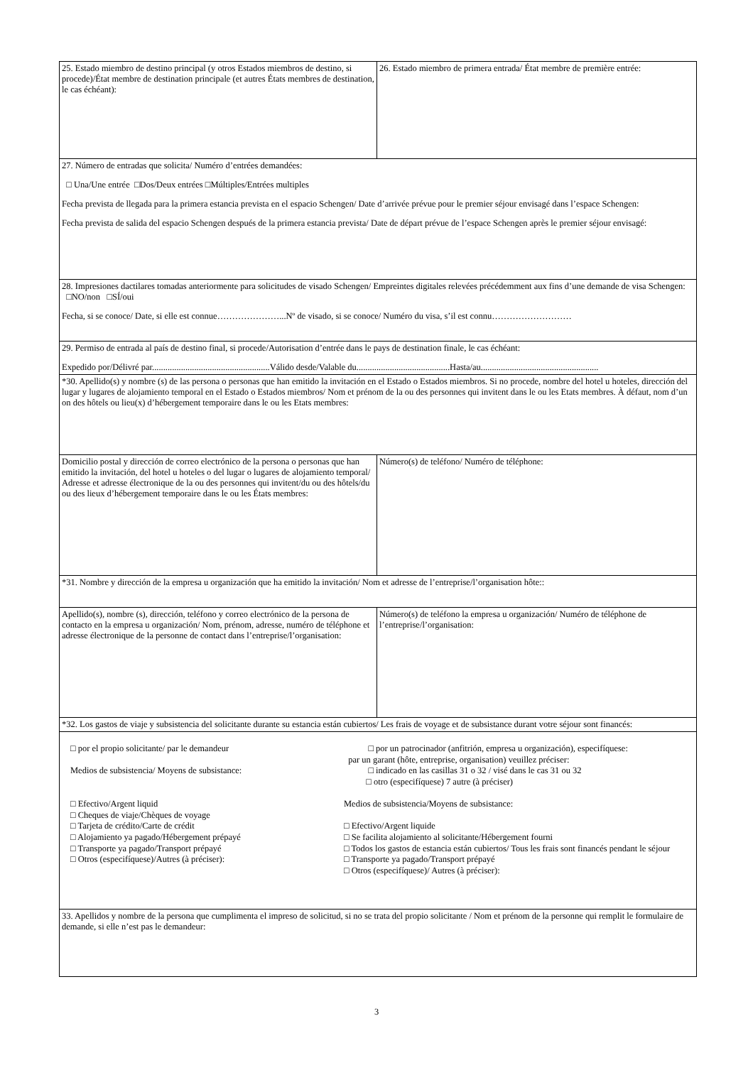| 25. Estado miembro de destino principal (y otros Estados miembros de destino, si procede)/État membre de destination principale (et autres États membres de destination, le cas échéant): | 26. Estado miembro de primera entrada/ État membre de première entrée: |
| 27. Número de entradas que solicita/ Numéro d’entrées demandées: □ Una/Une entrée □Dos/Deux entrées □Múltiples/Entrées multiples Fecha prevista de llegada para la primera estancia prevista en el espacio Schengen/ Date d’arrivée prévue pour le premier séjour envisagé dans l’espace Schengen: Fecha prevista de salida del espacio Schengen después de la primera estancia prevista/ Date de départ prévue de l’espace Schengen après le premier séjour envisagé: | |
| 28. Impresiones dactilares tomadas anteriormente para solicitudes de visado Schengen/ Empreintes digitales relevées précédemment aux fins d’une demande de visa Schengen: □NO/non □SÍ/oui Fecha, si se conoce/ Date, si elle est connue…………………...Nº de visado, si se conoce/ Numéro du visa, s’il est connu……………………… | |
| 29. Permiso de entrada al país de destino final, si procede/Autorisation d’entrée dans le pays de destination finale, le cas échéant: Expedido por/Délivré par.....................................................Válido desde/Valable du..........................................Hasta/au..................................................... | |
| *30. Apellido(s) y nombre (s) de las persona o personas que han emitido la invitación en el Estado o Estados miembros. Si no procede, nombre del hotel u hoteles, dirección del lugar y lugares de alojamiento temporal en el Estado o Estados miembros/ Nom et prénom de la ou des personnes qui invitent dans le ou les Etats membres. À défaut, nom d’un on des hôtels ou lieu(x) d’hébergement temporaire dans le ou les Etats membres: | |
| Domicilio postal y dirección de correo electrónico de la persona o personas que han emitido la invitación, del hotel u hoteles o del lugar o lugares de alojamiento temporal/ Adresse et adresse électronique de la ou des personnes qui invitent/du ou des hôtels/du ou des lieux d’hébergement temporaire dans le ou les États membres: | Número(s) de teléfono/ Numéro de téléphone: |
| *31. Nombre y dirección de la empresa u organización que ha emitido la invitación/ Nom et adresse de l’entreprise/l’organisation hôte:: | |
| Apellido(s), nombre (s), dirección, teléfono y correo electrónico de la persona de contacto en la empresa u organización/ Nom, prénom, adresse, numéro de téléphone et adresse électronique de la personne de contact dans l’entreprise/l’organisation: | Número(s) de teléfono la empresa u organización/ Numéro de téléphone de l’entreprise/l’organisation: |
| *32. Los gastos de viaje y subsistencia del solicitante durante su estancia están cubiertos/ Les frais de voyage et de subsistance durant votre séjour sont financés: | |
| □ por el propio solicitante/ par le demandeur Medios de subsistencia/ Moyens de subsistance: □ Efectivo/Argent liquid □ Cheques de viaje/Chèques de voyage □ Tarjeta de crédito/Carte de crédit □ Alojamiento ya pagado/Hébergement prépayé □ Transporte ya pagado/Transport prépayé □ Otros (especifíquese)/Autres (à préciser): □ por un patrocinador (anfitrión, empresa u organización), especifíquese: par un garant (hôte, entreprise, organisation) veuillez préciser: □ indicado en las casillas 31 o 32 / visé dans le cas 31 ou 32 □ otro (especifíquese) 7 autre (à préciser) Medios de subsistencia/Moyens de subsistance: □ Efectivo/Argent liquide □ Se facilita alojamiento al solicitante/Hébergement fourni □ Todos los gastos de estancia están cubiertos/ Tous les frais sont financés pendant le séjour □ Transporte ya pagado/Transport prépayé □ Otros (especifíquese)/ Autres (à préciser): | |
| 33. Apellidos y nombre de la persona que cumplimenta el impreso de solicitud, si no se trata del propio solicitante / Nom et prénom de la personne qui remplit le formulaire de demande, si elle n’est pas le demandeur: | |
3